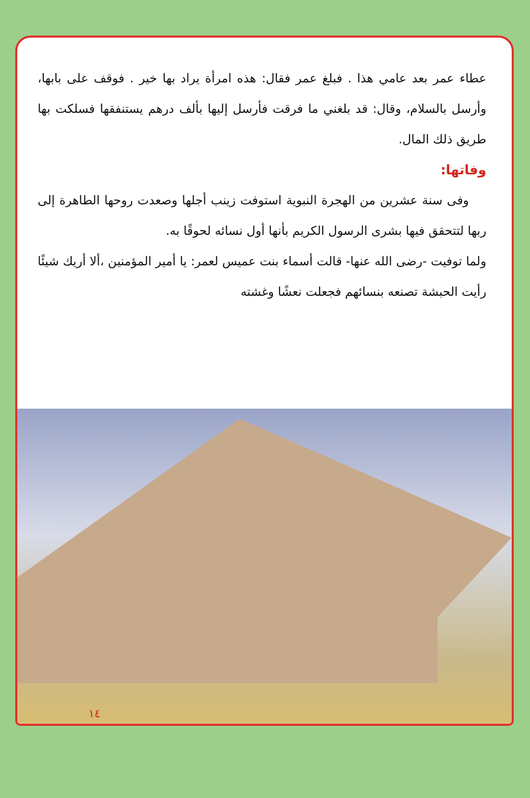عطاء عمر بعد عامي هذا . فبلغ عمر فقال: هذه امرأة يراد بها خير . فوقف على بابها، وأرسل بالسلام، وقال: قد بلغني ما فرقت فأرسل إليها بألف درهم يستنفقها فسلكت بها طريق ذلك المال.
وفاتها:
وفى سنة عشرين من الهجرة النبوية استوفت زينب أجلها وصعدت روحها الطاهرة إلى ربها لتتحقق فيها بشرى الرسول الكريم بأنها أول نسائه لحوقًا به.
ولما توفيت -رضى الله عنها- قالت أسماء بنت عميس لعمر: يا أمير المؤمنين ،ألا أريك شيئًا رأيت الحبشة تصنعه بنسائهم فجعلت نعشًا وغشته
١٤